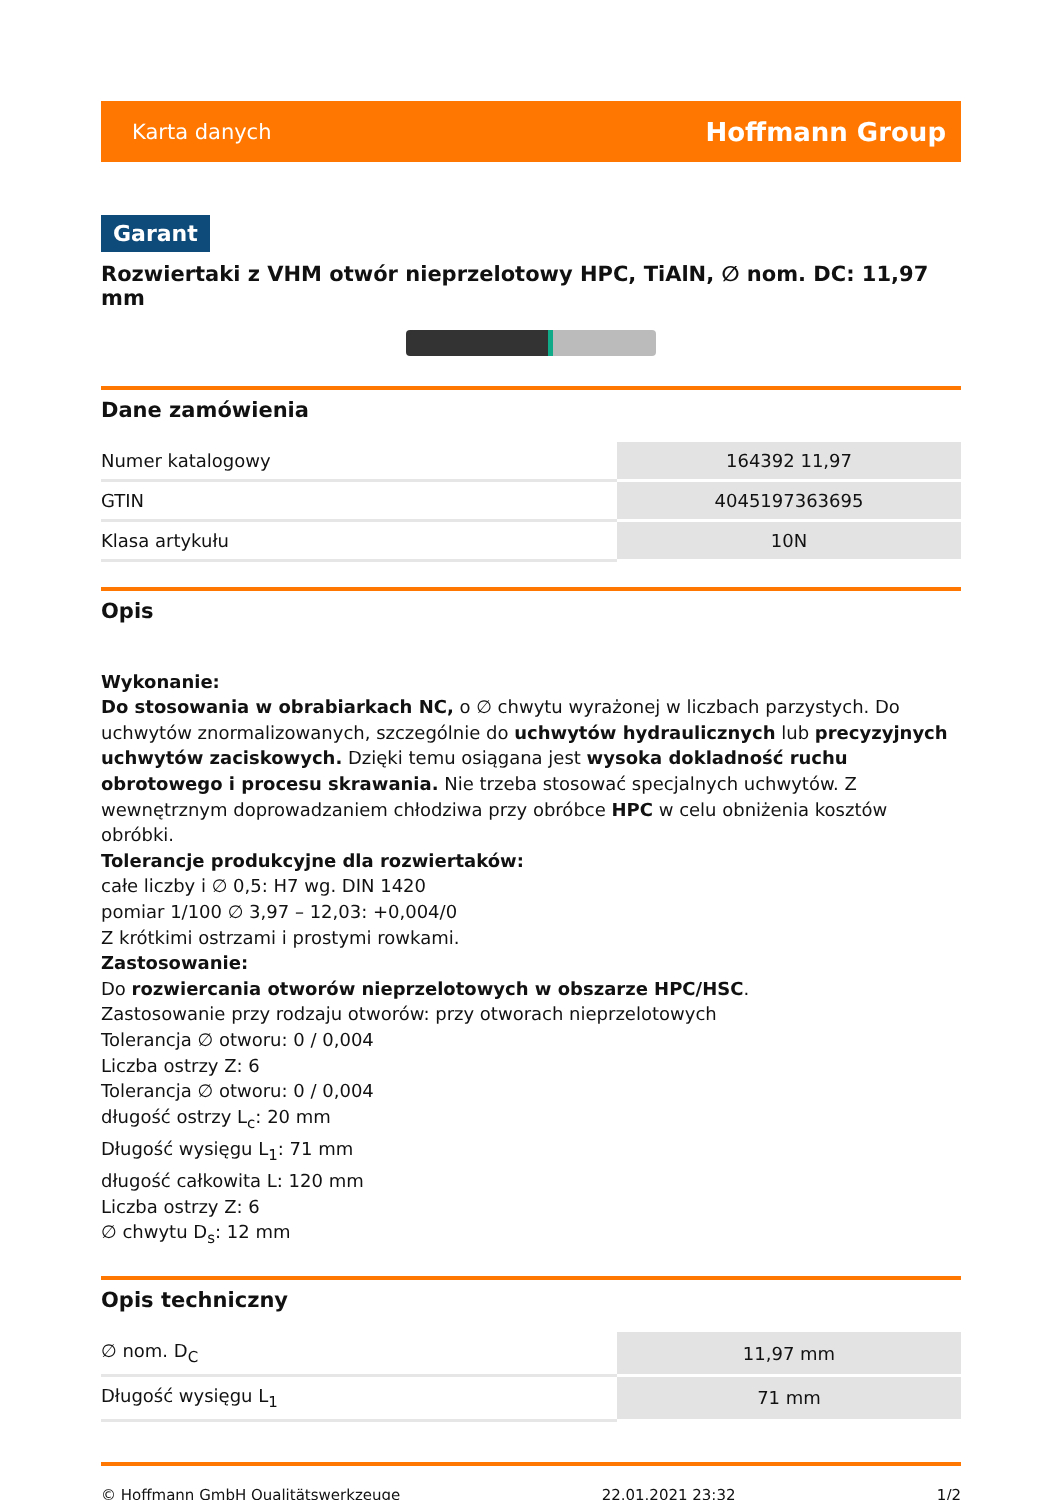Karta danych Hoffmann Group
Garant
Rozwiertaki z VHM otwór nieprzelotowy HPC, TiAlN, ∅ nom. DC: 11,97 mm
Dane zamówienia
| Numer katalogowy | 164392 11,97 |
| GTIN | 4045197363695 |
| Klasa artykułu | 10N |
Opis
Wykonanie:
Do stosowania w obrabiarkach NC, o ∅ chwytu wyrażonej w liczbach parzystych. Do uchwytów znormalizowanych, szczególnie do uchwytów hydraulicznych lub precyzyjnych uchwytów zaciskowych. Dzięki temu osiągana jest wysoka dokladność ruchu obrotowego i procesu skrawania. Nie trzeba stosować specjalnych uchwytów. Z wewnętrznym doprowadzaniem chłodziwa przy obróbce HPC w celu obniżenia kosztów obróbki.
Tolerancje produkcyjne dla rozwiertaków:
całe liczby i ∅ 0,5: H7 wg. DIN 1420
pomiar 1/100 ∅ 3,97 – 12,03: +0,004/0
Z krótkimi ostrzami i prostymi rowkami.
Zastosowanie:
Do rozwiercania otworów nieprzelotowych w obszarze HPC/HSC.
Zastosowanie przy rodzaju otworów: przy otworach nieprzelotowych
Tolerancja ∅ otworu: 0 / 0,004
Liczba ostrzy Z: 6
Tolerancja ∅ otworu: 0 / 0,004
długość ostrzy L<sub>c</sub>: 20 mm
Długość wysięgu L<sub>1</sub>: 71 mm
długość całkowita L: 120 mm
Liczba ostrzy Z: 6
∅ chwytu D<sub>s</sub>: 12 mm
Opis techniczny
| ∅ nom. D<sub>C</sub> | 11,97 mm |
| Długość wysięgu L<sub>1</sub> | 71 mm |
© Hoffmann GmbH Qualitätswerkzeuge 22.01.2021 23:32 1/2